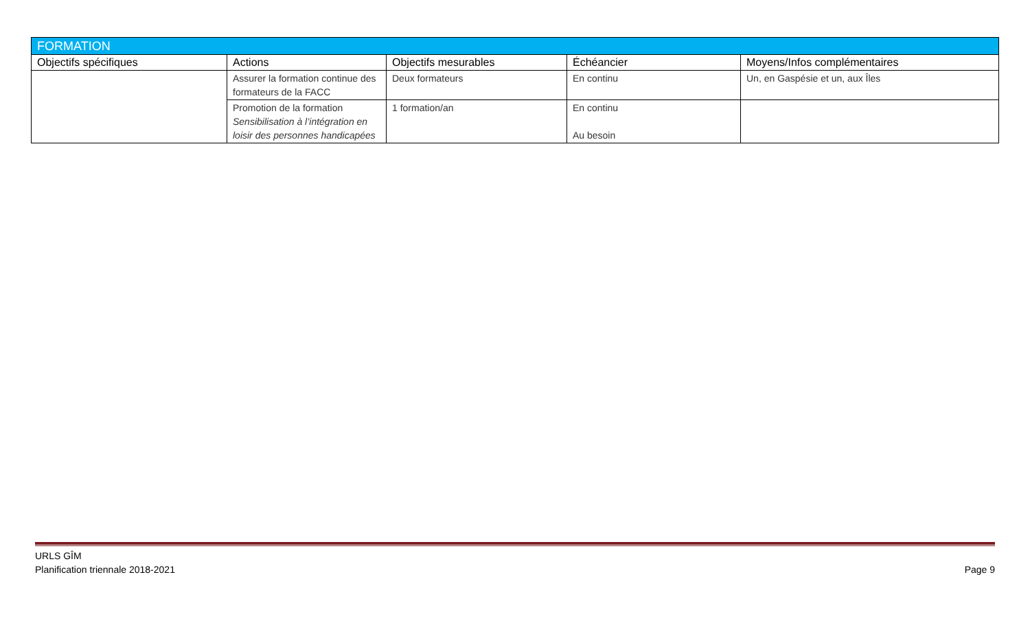| FORMATION | | | | |
| Objectifs spécifiques | Actions | Objectifs mesurables | Échéancier | Moyens/Infos complémentaires |
| | Assurer la formation continue des formateurs de la FACC | Deux formateurs | En continu | Un, en Gaspésie et un, aux Îles |
| | Promotion de la formation Sensibilisation à l’intégration en loisir des personnes handicapées | 1 formation/an | En continu Au besoin | |
URLS GÎM
Planification triennale 2018-2021 Page 9